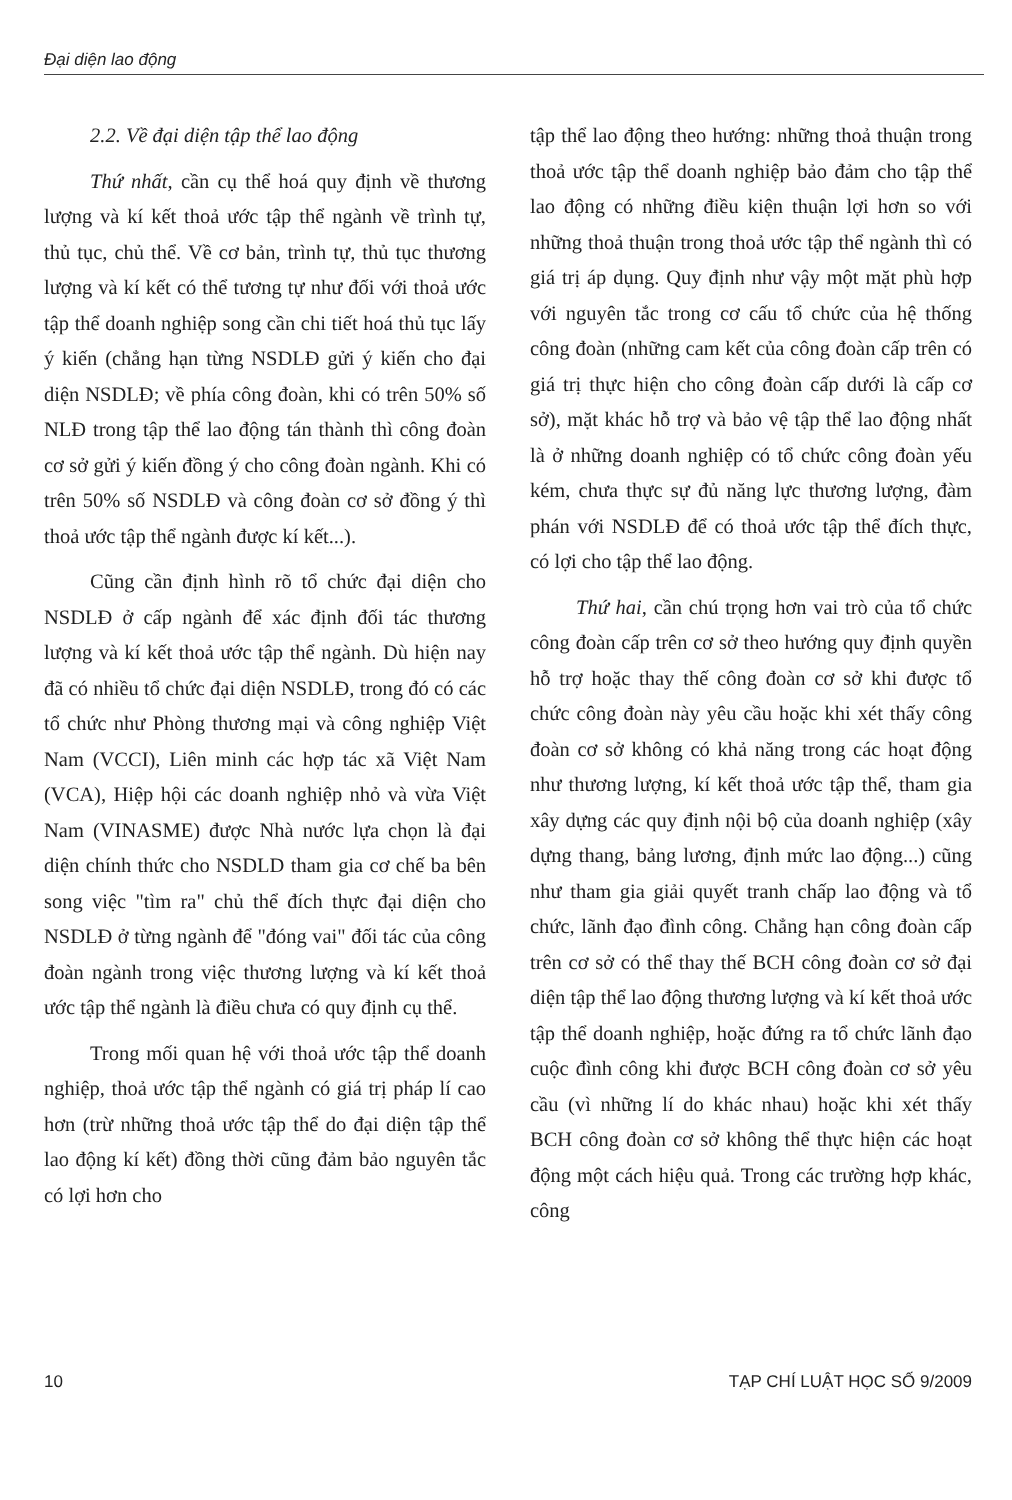Đại diện lao động
2.2. Về đại diện tập thể lao động
Thứ nhất, cần cụ thể hoá quy định về thương lượng và kí kết thoả ước tập thể ngành về trình tự, thủ tục, chủ thể. Về cơ bản, trình tự, thủ tục thương lượng và kí kết có thể tương tự như đối với thoả ước tập thể doanh nghiệp song cần chi tiết hoá thủ tục lấy ý kiến (chẳng hạn từng NSDLĐ gửi ý kiến cho đại diện NSDLĐ; về phía công đoàn, khi có trên 50% số NLĐ trong tập thể lao động tán thành thì công đoàn cơ sở gửi ý kiến đồng ý cho công đoàn ngành. Khi có trên 50% số NSDLĐ và công đoàn cơ sở đồng ý thì thoả ước tập thể ngành được kí kết...).
Cũng cần định hình rõ tổ chức đại diện cho NSDLĐ ở cấp ngành để xác định đối tác thương lượng và kí kết thoả ước tập thể ngành. Dù hiện nay đã có nhiều tổ chức đại diện NSDLĐ, trong đó có các tổ chức như Phòng thương mại và công nghiệp Việt Nam (VCCI), Liên minh các hợp tác xã Việt Nam (VCA), Hiệp hội các doanh nghiệp nhỏ và vừa Việt Nam (VINASME) được Nhà nước lựa chọn là đại diện chính thức cho NSDLD tham gia cơ chế ba bên song việc "tìm ra" chủ thể đích thực đại diện cho NSDLĐ ở từng ngành để "đóng vai" đối tác của công đoàn ngành trong việc thương lượng và kí kết thoả ước tập thể ngành là điều chưa có quy định cụ thể.
Trong mối quan hệ với thoả ước tập thể doanh nghiệp, thoả ước tập thể ngành có giá trị pháp lí cao hơn (trừ những thoả ước tập thể do đại diện tập thể lao động kí kết) đồng thời cũng đảm bảo nguyên tắc có lợi hơn cho
tập thể lao động theo hướng: những thoả thuận trong thoả ước tập thể doanh nghiệp bảo đảm cho tập thể lao động có những điều kiện thuận lợi hơn so với những thoả thuận trong thoả ước tập thể ngành thì có giá trị áp dụng. Quy định như vậy một mặt phù hợp với nguyên tắc trong cơ cấu tổ chức của hệ thống công đoàn (những cam kết của công đoàn cấp trên có giá trị thực hiện cho công đoàn cấp dưới là cấp cơ sở), mặt khác hỗ trợ và bảo vệ tập thể lao động nhất là ở những doanh nghiệp có tổ chức công đoàn yếu kém, chưa thực sự đủ năng lực thương lượng, đàm phán với NSDLĐ để có thoả ước tập thể đích thực, có lợi cho tập thể lao động.
Thứ hai, cần chú trọng hơn vai trò của tổ chức công đoàn cấp trên cơ sở theo hướng quy định quyền hỗ trợ hoặc thay thế công đoàn cơ sở khi được tổ chức công đoàn này yêu cầu hoặc khi xét thấy công đoàn cơ sở không có khả năng trong các hoạt động như thương lượng, kí kết thoả ước tập thể, tham gia xây dựng các quy định nội bộ của doanh nghiệp (xây dựng thang, bảng lương, định mức lao động...) cũng như tham gia giải quyết tranh chấp lao động và tổ chức, lãnh đạo đình công. Chẳng hạn công đoàn cấp trên cơ sở có thể thay thế BCH công đoàn cơ sở đại diện tập thể lao động thương lượng và kí kết thoả ước tập thể doanh nghiệp, hoặc đứng ra tổ chức lãnh đạo cuộc đình công khi được BCH công đoàn cơ sở yêu cầu (vì những lí do khác nhau) hoặc khi xét thấy BCH công đoàn cơ sở không thể thực hiện các hoạt động một cách hiệu quả. Trong các trường hợp khác, công
10 TẠP CHÍ LUẬT HỌC SỐ 9/2009